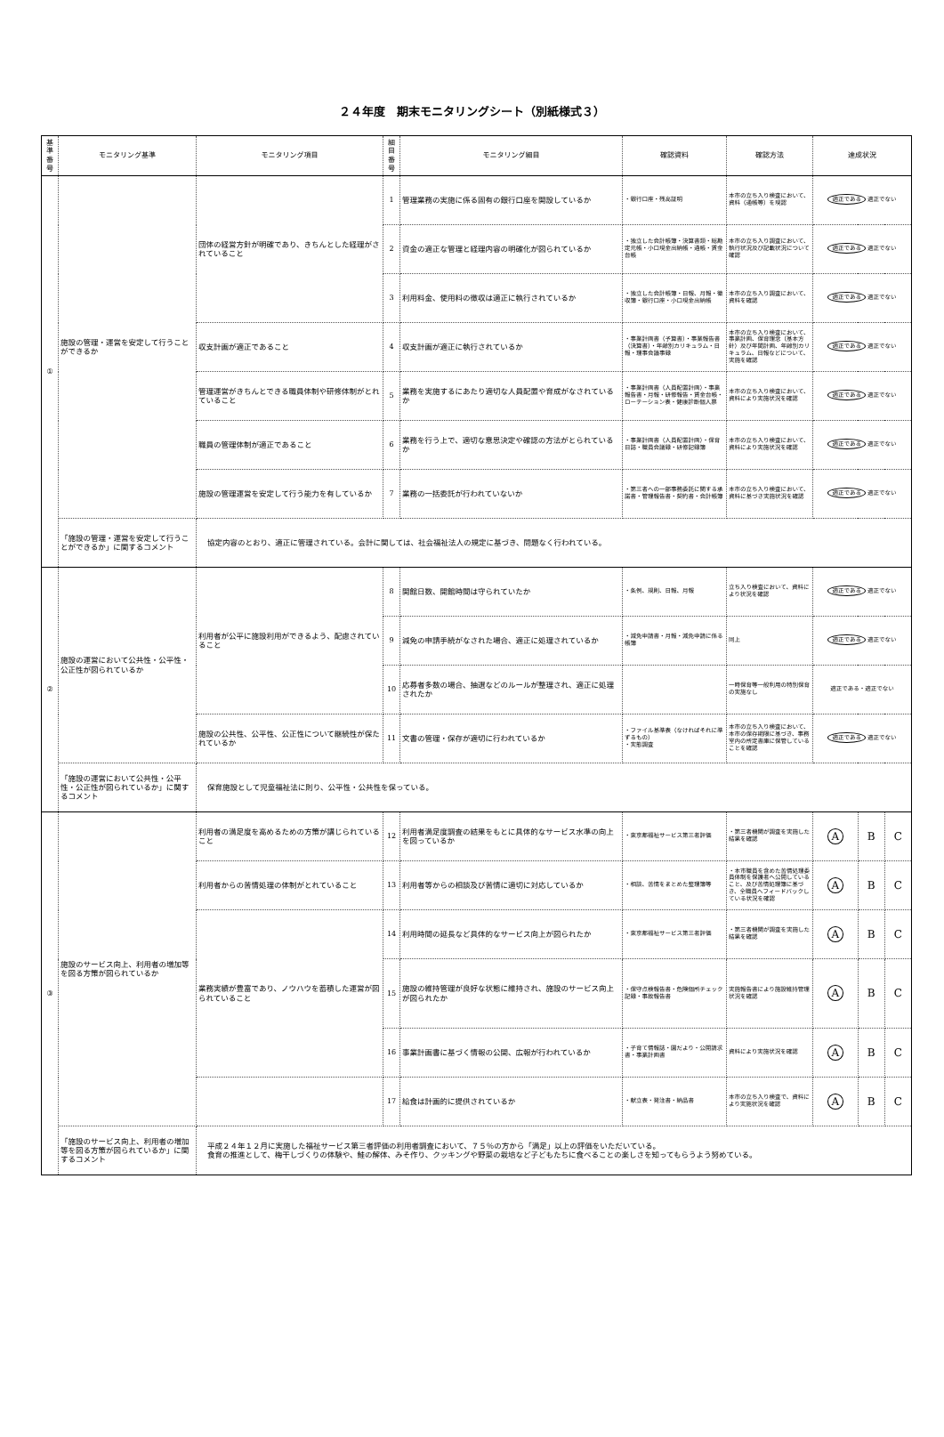２４年度　期末モニタリングシート（別紙様式３）
| 基準番号 | モニタリング基準 | モニタリング項目 | 細目番号 | モニタリング細目 | 確認資料 | 確認方法 | 達成状況 | | |
| --- | --- | --- | --- | --- | --- | --- | --- | --- | --- |
| ① | 施設の管理・運営を安定して行うことができるか | 団体の経営方針が明確であり、きちんとした経理がされていること | 1 | 管理業務の実施に係る固有の銀行口座を開設しているか | ・銀行口座・残高証明 | 本市の立ち入り検査において、資料（通帳等）を現認 | 適正である 適正でない | | |
| | | | 2 | 資金の適正な管理と経理内容の明確化が図られているか | ・独立した会計帳簿・決算書類・総勘定元帳・小口現金出納帳・通帳・賃金台帳 | 本市の立ち入り調査において、執行状況及び記載状況について確認 | 適正である 適正でない | | |
| | | | 3 | 利用料金、使用料の徴収は適正に執行されているか | ・独立した会計帳簿・日報、月報・徴収簿・銀行口座・小口現金出納帳 | 本市の立ち入り調査において、資料を確認 | 適正である 適正でない | | |
| | | 収支計画が適正であること | 4 | 収支計画が適正に執行されているか | ・事業計画書（予算書）・事業報告書（決算書）・年齢別カリキュラム・日報・理事会議事録 | 本市の立ち入り検査において、事業計画、保育理念（基本方針）及び年間計画、年齢別カリキュラム、日報などについて、実施を確認 | 適正である 適正でない | | |
| | | 管理運営がきちんとできる職員体制や研修体制がとれていること | 5 | 業務を実施するにあたり適切な人員配置や育成がなされているか | ・事業計画書（人員配置計画）・事業報告書・月報・研修報告・賃金台帳・ローテーション表・健康診断個人票 | 本市の立ち入り検査において、資料により実施状況を確認 | 適正である 適正でない | | |
| | | 職員の管理体制が適正であること | 6 | 業務を行う上で、適切な意思決定や確認の方法がとられているか | ・事業計画書（人員配置計画）・保育日誌・職員会議録・研修記録簿 | 本市の立ち入り検査において、資料により実施状況を確認 | 適正である 適正でない | | |
| | | 施設の管理運営を安定して行う能力を有しているか | 7 | 業務の一括委託が行われていないか | ・第三者への一部事務委託に関する承諾書・管理報告書・契約書・会計帳簿 | 本市の立ち入り検査において、資料に基づき実施状況を確認 | 適正である 適正でない | | |
| | 「施設の管理・運営を安定して行うことができるか」に関するコメント | 協定内容のとおり、適正に管理されている。会計に関しては、社会福祉法人の規定に基づき、問題なく行われている。 | | | | | | | |
| ② | 施設の運営において公共性・公平性・公正性が図られているか | 利用者が公平に施設利用ができるよう、配慮されていること | 8 | 開館日数、開館時間は守られていたか | ・条例、規則、日報、月報 | 立ち入り検査において、資料により状況を確認 | 適正である 適正でない | | |
| | | | 9 | 減免の申請手続がなされた場合、適正に処理されているか | ・減免申請書・月報・減免申請に係る帳簿 | 同上 | 適正である 適正でない | | |
| | | | 10 | 応募者多数の場合、抽選などのルールが整理され、適正に処理されたか | | 一時保育等一般利用の特別保育の実施なし | 適正である・適正でない | | |
| | | 施設の公共性、公平性、公正性について継続性が保たれているか | 11 | 文書の管理・保存が適切に行われているか | ・ファイル基準表（なければそれに準ずるもの） ・実態調査 | 本市の立ち入り検査において、本市の保存期限に基づき、事務室内の所定書庫に保管していることを確認 | 適正である 適正でない | | |
| | 「施設の運営において公共性・公平性・公正性が図られているか」に関するコメント | 保育施設として児童福祉法に則り、公平性・公共性を保っている。 | | | | | | | |
| ③ | 施設のサービス向上、利用者の増加等を図る方策が図られているか | 利用者の満足度を高めるための方策が講じられていること | 12 | 利用者満足度調査の結果をもとに具体的なサービス水準の向上を図っているか | ・東京都福祉サービス第三者評価 | ・第三者機関が調査を実施した結果を確認 | A | B | C |
| | | 利用者からの苦情処理の体制がとれていること | 13 | 利用者等からの相談及び苦情に適切に対応しているか | ・相談、苦情をまとめた整理簿等 | ・本市職員を含めた苦情処理委員体制を保護者へ公開していること、及び苦情処理簿に基づき、全職員へフィードバックしている状況を確認 | A | B | C |
| | | 業務実績が豊富であり、ノウハウを蓄積した運営が図られていること | 14 | 利用時間の延長など具体的なサービス向上が図られたか | ・東京都福祉サービス第三者評価 | ・第三者機関が調査を実施した結果を確認 | A | B | C |
| | | | 15 | 施設の維持管理が良好な状態に維持され、施設のサービス向上が図られたか | ・保守点検報告書・危険個所チェック記録・事故報告書 | 実施報告書により施設維持管理状況を確認 | A | B | C |
| | | | 16 | 事業計画書に基づく情報の公開、広報が行われているか | ・子育て情報誌・園だより・公開請求書・事業計画書 | 資料により実施状況を確認 | A | B | C |
| | | | 17 | 給食は計画的に提供されているか | ・献立表・発注書・納品書 | 本市の立ち入り検査で、資料により実施状況を確認 | A | B | C |
| | 「施設のサービス向上、利用者の増加等を図る方策が図られているか」に関するコメント | 平成２４年１２月に実施した福祉サービス第三者評価の利用者調査において、７５％の方から「満足」以上の評価をいただいている。 食育の推進として、梅干しづくりの体験や、鮭の解体、みそ作り、クッキングや野菜の栽培など子どもたちに食べることの楽しさを知ってもらうよう努めている。 | | | | | | | |